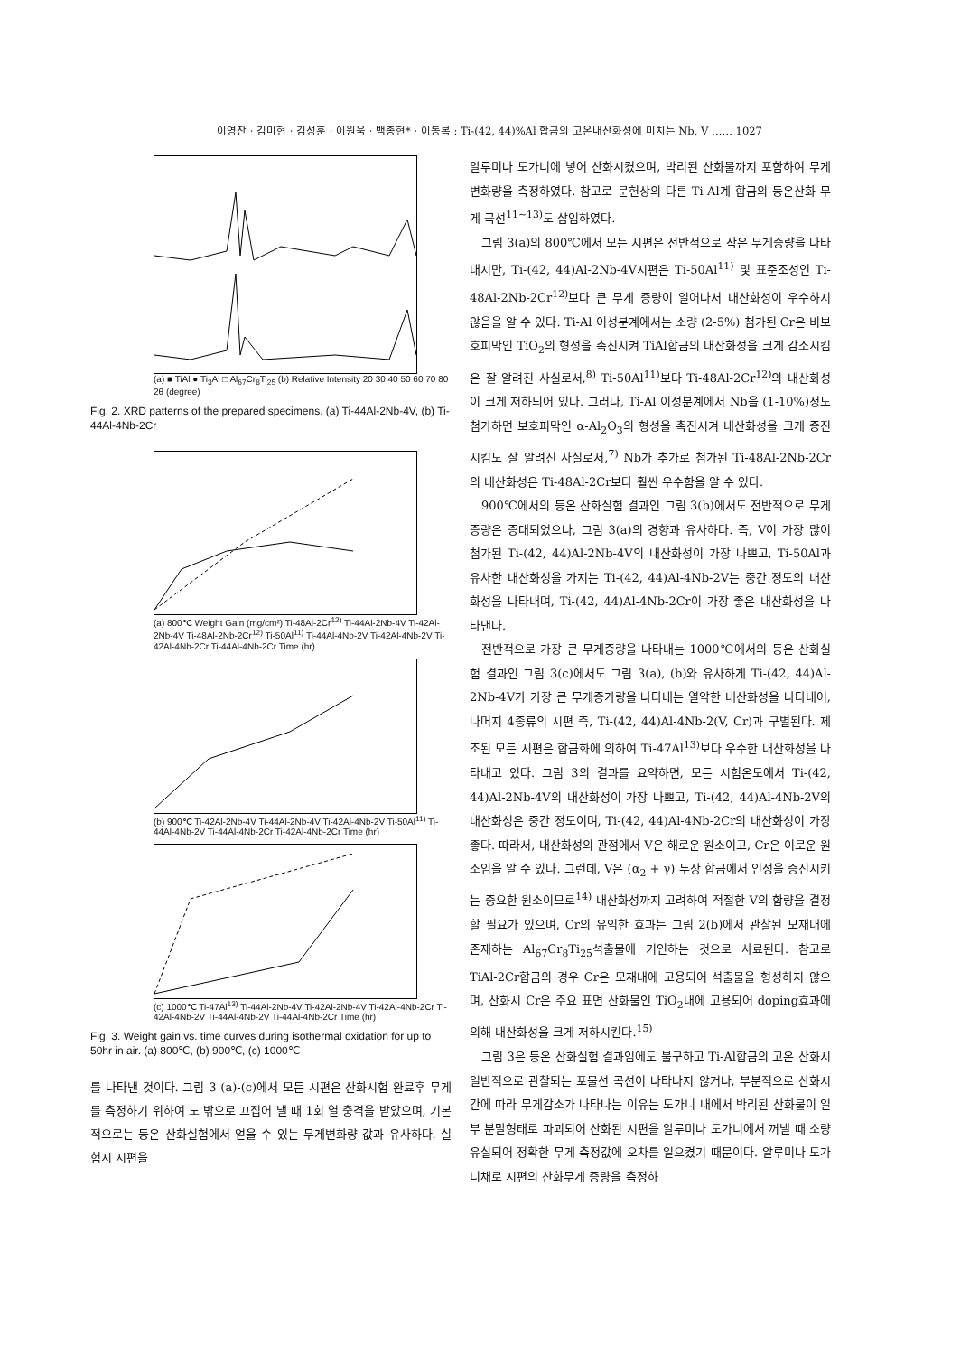이영찬 · 김미현 · 김성훈 · 이원욱 · 백종현* · 이동복 : Ti-(42, 44)%Al 합금의 고온내산화성에 미치는 Nb, V …… 1027
(a) ■ TiAl ● Ti<sub>3</sub>Al □ Al<sub>67</sub>Cr<sub>8</sub>Ti<sub>25</sub> (b) Relative Intensity 20 30 40 50 60 70 80 2θ (degree)
Fig. 2. XRD patterns of the prepared specimens. (a) Ti-44Al-2Nb-4V, (b) Ti-44Al-4Nb-2Cr
(a) 800℃ Weight Gain (mg/cm²) Ti-48Al-2Cr<sup>12)</sup> Ti-44Al-2Nb-4V Ti-42Al-2Nb-4V Ti-48Al-2Nb-2Cr<sup>12)</sup> Ti-50Al<sup>11)</sup> Ti-44Al-4Nb-2V Ti-42Al-4Nb-2V Ti-42Al-4Nb-2Cr Ti-44Al-4Nb-2Cr Time (hr)
(b) 900℃ Ti-42Al-2Nb-4V Ti-44Al-2Nb-4V Ti-42Al-4Nb-2V Ti-50Al<sup>11)</sup> Ti-44Al-4Nb-2V Ti-44Al-4Nb-2Cr Ti-42Al-4Nb-2Cr Time (hr)
(c) 1000℃ Ti-47Al<sup>13)</sup> Ti-44Al-2Nb-4V Ti-42Al-2Nb-4V Ti-42Al-4Nb-2Cr Ti-42Al-4Nb-2V Ti-44Al-4Nb-2V Ti-44Al-4Nb-2Cr Time (hr)
Fig. 3. Weight gain vs. time curves during isothermal oxidation for up to 50hr in air. (a) 800℃, (b) 900℃, (c) 1000℃
를 나타낸 것이다. 그림 3 (a)-(c)에서 모든 시편은 산화시험 완료후 무게를 측정하기 위하여 노 밖으로 끄집어 낼 때 1회 열 충격을 받았으며, 기본적으로는 등온 산화실험에서 얻을 수 있는 무게변화량 값과 유사하다. 실험시 시편을
알루미나 도가니에 넣어 산화시켰으며, 박리된 산화물까지 포함하여 무게변화량을 측정하였다. 참고로 문헌상의 다른 Ti-Al계 합금의 등온산화 무게 곡선<sup>11~13)</sup>도 삽입하였다.
그림 3(a)의 800℃에서 모든 시편은 전반적으로 작은 무게증량을 나타내지만, Ti-(42, 44)Al-2Nb-4V시편은 Ti-50Al<sup>11)</sup> 및 표준조성인 Ti-48Al-2Nb-2Cr<sup>12)</sup>보다 큰 무게 증량이 일어나서 내산화성이 우수하지 않음을 알 수 있다. Ti-Al 이성분계에서는 소량 (2-5%) 첨가된 Cr은 비보호피막인 TiO<sub>2</sub>의 형성을 촉진시켜 TiAl합금의 내산화성을 크게 감소시킴은 잘 알려진 사실로서,<sup>8)</sup> Ti-50Al<sup>11)</sup>보다 Ti-48Al-2Cr<sup>12)</sup>의 내산화성이 크게 저하되어 있다. 그러나, Ti-Al 이성분계에서 Nb을 (1-10%)정도 첨가하면 보호피막인 α-Al<sub>2</sub>O<sub>3</sub>의 형성을 촉진시켜 내산화성을 크게 증진시킴도 잘 알려진 사실로서,<sup>7)</sup> Nb가 추가로 첨가된 Ti-48Al-2Nb-2Cr의 내산화성은 Ti-48Al-2Cr보다 훨씬 우수함을 알 수 있다.
900℃에서의 등온 산화실험 결과인 그림 3(b)에서도 전반적으로 무게증량은 증대되었으나, 그림 3(a)의 경향과 유사하다. 즉, V이 가장 많이 첨가된 Ti-(42, 44)Al-2Nb-4V의 내산화성이 가장 나쁘고, Ti-50Al과 유사한 내산화성을 가지는 Ti-(42, 44)Al-4Nb-2V는 중간 정도의 내산화성을 나타내며, Ti-(42, 44)Al-4Nb-2Cr이 가장 좋은 내산화성을 나타낸다.
전반적으로 가장 큰 무게증량을 나타내는 1000℃에서의 등온 산화실험 결과인 그림 3(c)에서도 그림 3(a), (b)와 유사하게 Ti-(42, 44)Al-2Nb-4V가 가장 큰 무게증가량을 나타내는 열악한 내산화성을 나타내어, 나머지 4종류의 시편 즉, Ti-(42, 44)Al-4Nb-2(V, Cr)과 구별된다. 제조된 모든 시편은 합금화에 의하여 Ti-47Al<sup>13)</sup>보다 우수한 내산화성을 나타내고 있다. 그림 3의 결과를 요약하면, 모든 시험온도에서 Ti-(42, 44)Al-2Nb-4V의 내산화성이 가장 나쁘고, Ti-(42, 44)Al-4Nb-2V의 내산화성은 중간 정도이며, Ti-(42, 44)Al-4Nb-2Cr의 내산화성이 가장 좋다. 따라서, 내산화성의 관점에서 V은 해로운 원소이고, Cr은 이로운 원소임을 알 수 있다. 그런데, V은 (α<sub>2</sub> + γ) 두상 합금에서 인성을 증진시키는 중요한 원소이므로<sup>14)</sup> 내산화성까지 고려하여 적절한 V의 함량을 결정할 필요가 있으며, Cr의 유익한 효과는 그림 2(b)에서 관찰된 모재내에 존재하는 Al<sub>67</sub>Cr<sub>8</sub>Ti<sub>25</sub>석출물에 기인하는 것으로 사료된다. 참고로 TiAl-2Cr합금의 경우 Cr은 모재내에 고용되어 석출물을 형성하지 않으며, 산화시 Cr은 주요 표면 산화물인 TiO<sub>2</sub>내에 고용되어 doping효과에 의해 내산화성을 크게 저하시킨다.<sup>15)</sup>
그림 3은 등온 산화실험 결과임에도 불구하고 Ti-Al합금의 고온 산화시 일반적으로 관찰되는 포물선 곡선이 나타나지 않거나, 부분적으로 산화시간에 따라 무게감소가 나타나는 이유는 도가니 내에서 박리된 산화물이 일부 분말형태로 파괴되어 산화된 시편을 알루미나 도가니에서 꺼낼 때 소량 유실되어 정확한 무게 측정값에 오차를 일으켰기 때문이다. 알루미나 도가니채로 시편의 산화무게 증량을 측정하